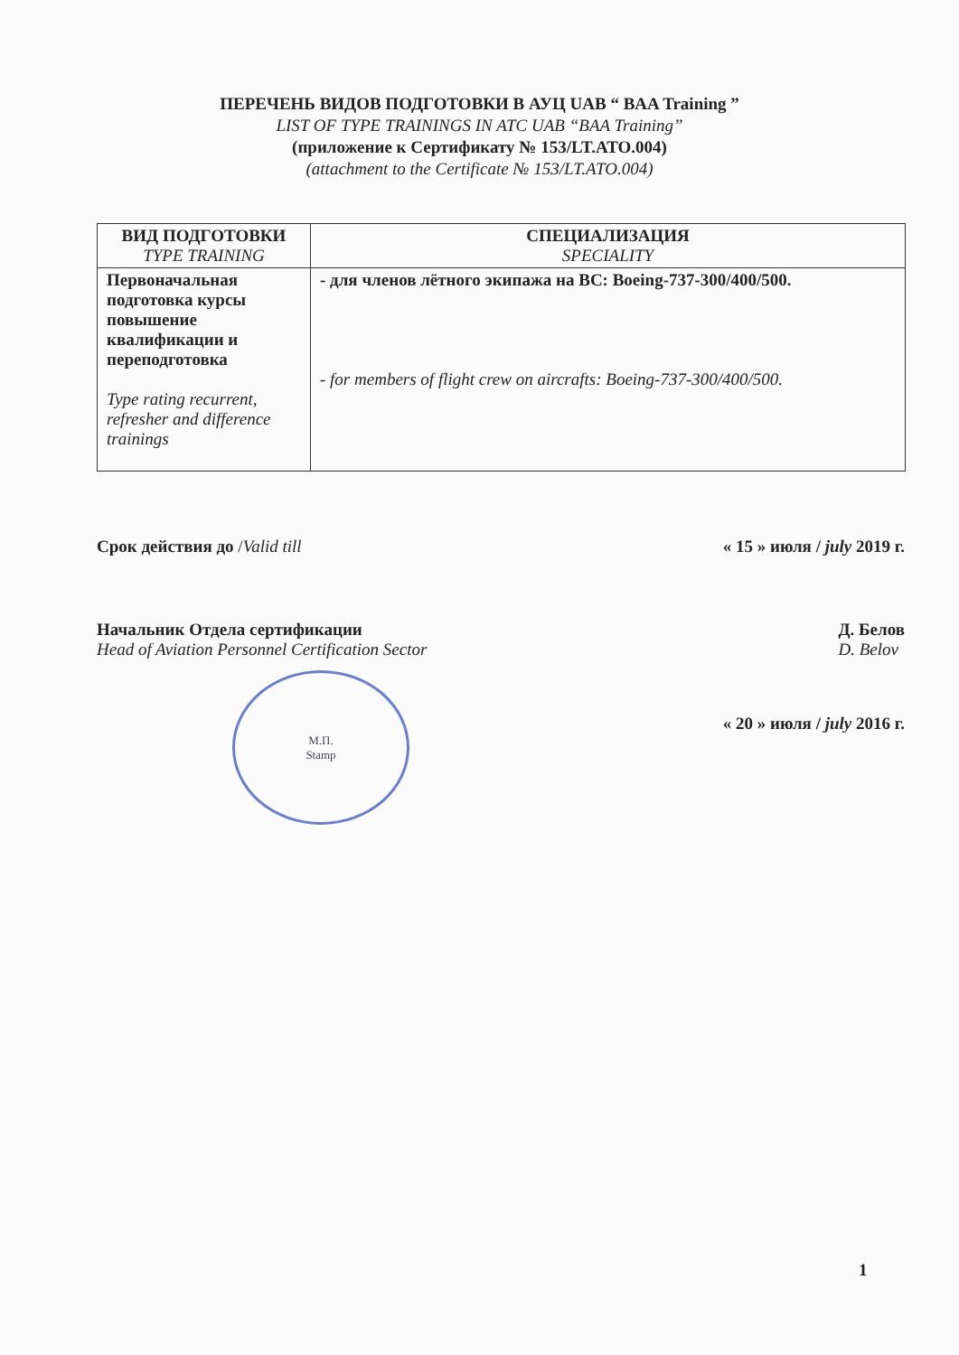ПЕРЕЧЕНЬ ВИДОВ ПОДГОТОВКИ В АУЦ UAB “ BAA Training ”
LIST OF TYPE TRAININGS IN ATC UAB “BAA Training”
(приложение к Сертификату № 153/LT.ATO.004)
(attachment to the Certificate № 153/LT.ATO.004)
| ВИД ПОДГОТОВКИ TYPE TRAINING | СПЕЦИАЛИЗАЦИЯ SPECIALITY |
| --- | --- |
| Первоначальная подготовка курсы повышение квалификации и переподготовка Type rating recurrent, refresher and difference trainings | - для членов лётного экипажа на ВС: Boeing-737-300/400/500. - for members of flight crew on aircrafts: Boeing-737-300/400/500. |
Срок действия до /Valid till « 15 » июля / july 2019 г.
Начальник Отдела сертификации
Head of Aviation Personnel Certification Sector Д. Белов
D. Belov
М.П.
Stamp
« 20 » июля / july 2016 г.
1